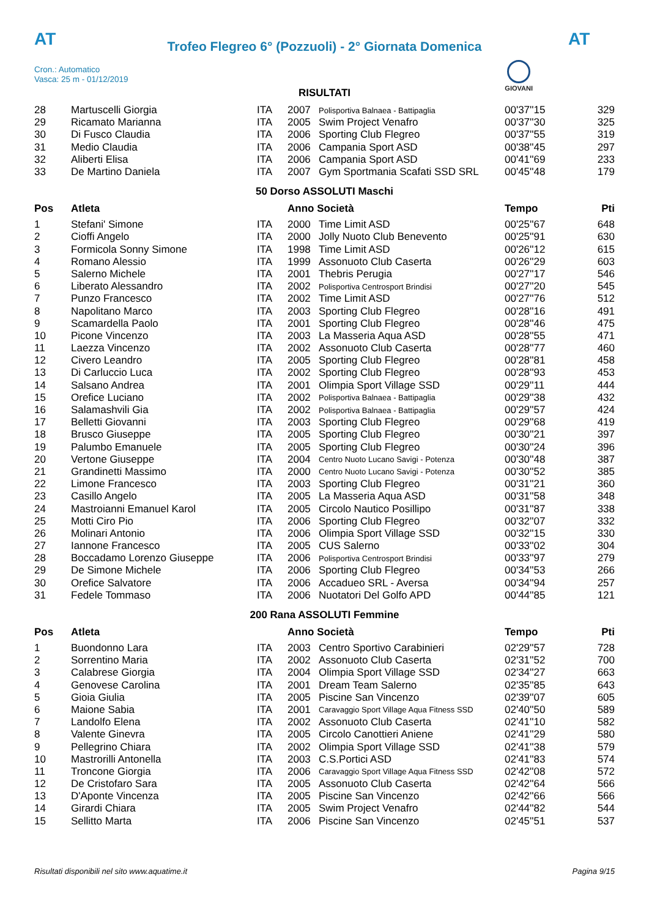AT
Trofeo Flegreo 6° (Pozzuoli) - 2° Giornata Domenica
AT
Cron.: Automatico
Vasca: 25 m - 01/12/2019
GIOVANI
RISULTATI
| 28 | Martuscelli Giorgia | ITA | 2007 | Polisportiva Balnaea - Battipaglia | 00'37''15 | 329 |
| 29 | Ricamato Marianna | ITA | 2005 | Swim Project Venafro | 00'37''30 | 325 |
| 30 | Di Fusco Claudia | ITA | 2006 | Sporting Club Flegreo | 00'37''55 | 319 |
| 31 | Medio Claudia | ITA | 2006 | Campania Sport ASD | 00'38''45 | 297 |
| 32 | Aliberti Elisa | ITA | 2006 | Campania Sport ASD | 00'41''69 | 233 |
| 33 | De Martino Daniela | ITA | 2007 | Gym Sportmania Scafati SSD SRL | 00'45''48 | 179 |
50 Dorso ASSOLUTI Maschi
| Pos | Atleta | | Anno Società | | Tempo | Pti |
| --- | --- | --- | --- | --- | --- | --- |
| 1 | Stefani' Simone | ITA | 2000 | Time Limit ASD | 00'25''67 | 648 |
| 2 | Cioffi Angelo | ITA | 2000 | Jolly Nuoto Club Benevento | 00'25''91 | 630 |
| 3 | Formicola Sonny Simone | ITA | 1998 | Time Limit ASD | 00'26''12 | 615 |
| 4 | Romano Alessio | ITA | 1999 | Assonuoto Club Caserta | 00'26''29 | 603 |
| 5 | Salerno Michele | ITA | 2001 | Thebris Perugia | 00'27''17 | 546 |
| 6 | Liberato Alessandro | ITA | 2002 | Polisportiva Centrosport Brindisi | 00'27''20 | 545 |
| 7 | Punzo Francesco | ITA | 2002 | Time Limit ASD | 00'27''76 | 512 |
| 8 | Napolitano Marco | ITA | 2003 | Sporting Club Flegreo | 00'28''16 | 491 |
| 9 | Scamardella Paolo | ITA | 2001 | Sporting Club Flegreo | 00'28''46 | 475 |
| 10 | Picone Vincenzo | ITA | 2003 | La Masseria Aqua ASD | 00'28''55 | 471 |
| 11 | Laezza Vincenzo | ITA | 2002 | Assonuoto Club Caserta | 00'28''77 | 460 |
| 12 | Civero Leandro | ITA | 2005 | Sporting Club Flegreo | 00'28''81 | 458 |
| 13 | Di Carluccio Luca | ITA | 2002 | Sporting Club Flegreo | 00'28''93 | 453 |
| 14 | Salsano Andrea | ITA | 2001 | Olimpia Sport Village SSD | 00'29''11 | 444 |
| 15 | Orefice Luciano | ITA | 2002 | Polisportiva Balnaea - Battipaglia | 00'29''38 | 432 |
| 16 | Salamashvili Gia | ITA | 2002 | Polisportiva Balnaea - Battipaglia | 00'29''57 | 424 |
| 17 | Belletti Giovanni | ITA | 2003 | Sporting Club Flegreo | 00'29''68 | 419 |
| 18 | Brusco Giuseppe | ITA | 2005 | Sporting Club Flegreo | 00'30''21 | 397 |
| 19 | Palumbo Emanuele | ITA | 2005 | Sporting Club Flegreo | 00'30''24 | 396 |
| 20 | Vertone Giuseppe | ITA | 2004 | Centro Nuoto Lucano Savigi - Potenza | 00'30''48 | 387 |
| 21 | Grandinetti Massimo | ITA | 2000 | Centro Nuoto Lucano Savigi - Potenza | 00'30''52 | 385 |
| 22 | Limone Francesco | ITA | 2003 | Sporting Club Flegreo | 00'31''21 | 360 |
| 23 | Casillo Angelo | ITA | 2005 | La Masseria Aqua ASD | 00'31''58 | 348 |
| 24 | Mastroianni Emanuel Karol | ITA | 2005 | Circolo Nautico Posillipo | 00'31''87 | 338 |
| 25 | Motti Ciro Pio | ITA | 2006 | Sporting Club Flegreo | 00'32''07 | 332 |
| 26 | Molinari Antonio | ITA | 2006 | Olimpia Sport Village SSD | 00'32''15 | 330 |
| 27 | Iannone Francesco | ITA | 2005 | CUS Salerno | 00'33''02 | 304 |
| 28 | Boccadamo Lorenzo Giuseppe | ITA | 2006 | Polisportiva Centrosport Brindisi | 00'33''97 | 279 |
| 29 | De Simone Michele | ITA | 2006 | Sporting Club Flegreo | 00'34''53 | 266 |
| 30 | Orefice Salvatore | ITA | 2006 | Accadueo SRL - Aversa | 00'34''94 | 257 |
| 31 | Fedele Tommaso | ITA | 2006 | Nuotatori Del Golfo APD | 00'44''85 | 121 |
200 Rana ASSOLUTI Femmine
| Pos | Atleta | | Anno Società | | Tempo | Pti |
| --- | --- | --- | --- | --- | --- | --- |
| 1 | Buondonno Lara | ITA | 2003 | Centro Sportivo Carabinieri | 02'29''57 | 728 |
| 2 | Sorrentino Maria | ITA | 2002 | Assonuoto Club Caserta | 02'31''52 | 700 |
| 3 | Calabrese Giorgia | ITA | 2004 | Olimpia Sport Village SSD | 02'34''27 | 663 |
| 4 | Genovese Carolina | ITA | 2001 | Dream Team Salerno | 02'35''85 | 643 |
| 5 | Gioia Giulia | ITA | 2005 | Piscine San Vincenzo | 02'39''07 | 605 |
| 6 | Maione Sabia | ITA | 2001 | Caravaggio Sport Village Aqua Fitness SSD | 02'40''50 | 589 |
| 7 | Landolfo Elena | ITA | 2002 | Assonuoto Club Caserta | 02'41''10 | 582 |
| 8 | Valente Ginevra | ITA | 2005 | Circolo Canottieri Aniene | 02'41''29 | 580 |
| 9 | Pellegrino Chiara | ITA | 2002 | Olimpia Sport Village SSD | 02'41''38 | 579 |
| 10 | Mastrorilli Antonella | ITA | 2003 | C.S.Portici ASD | 02'41''83 | 574 |
| 11 | Troncone Giorgia | ITA | 2006 | Caravaggio Sport Village Aqua Fitness SSD | 02'42''08 | 572 |
| 12 | De Cristofaro Sara | ITA | 2005 | Assonuoto Club Caserta | 02'42''64 | 566 |
| 13 | D'Aponte Vincenza | ITA | 2005 | Piscine San Vincenzo | 02'42''66 | 566 |
| 14 | Girardi Chiara | ITA | 2005 | Swim Project Venafro | 02'44''82 | 544 |
| 15 | Sellitto Marta | ITA | 2006 | Piscine San Vincenzo | 02'45''51 | 537 |
Risultati disponibili nel sito www.aquatime.it Pagina 9/15